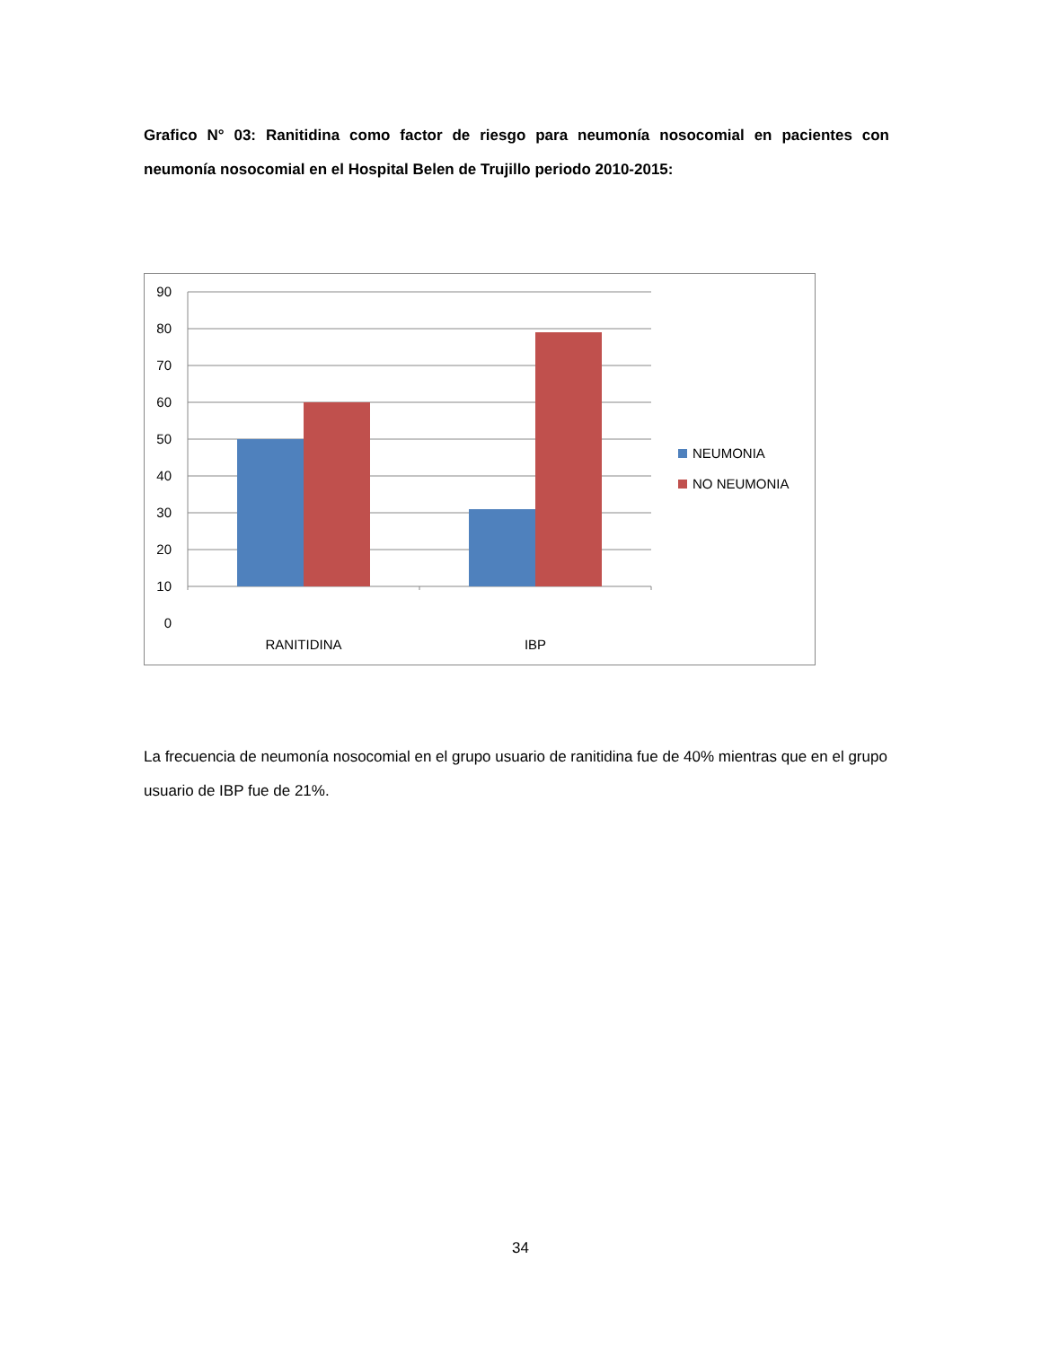Grafico N° 03: Ranitidina como factor de riesgo para neumonía nosocomial en pacientes con neumonía nosocomial en el Hospital Belen de Trujillo periodo 2010-2015:
90
80
70
60
50
40
30
20
10
0
RANITIDINA
IBP
NEUMONIA
NO NEUMONIA
La frecuencia de neumonía nosocomial en el grupo usuario de ranitidina fue de 40% mientras que en el grupo usuario de IBP fue de 21%.
34